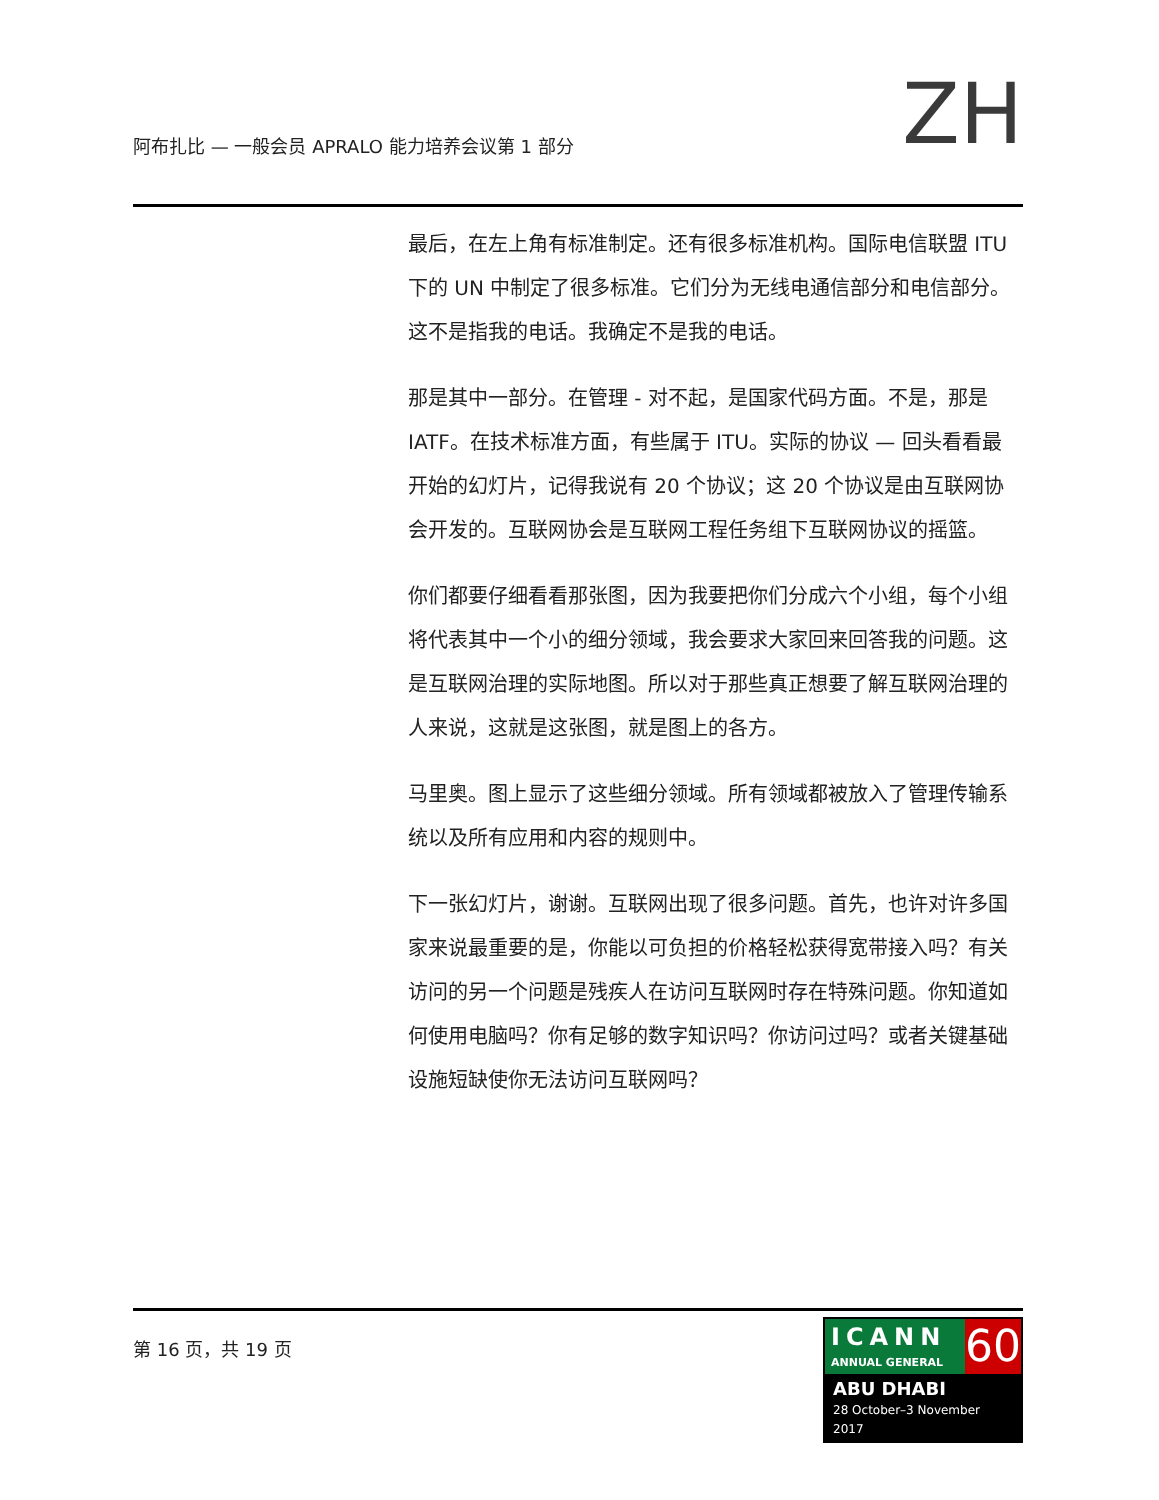阿布扎比 — 一般会员 APRALO 能力培养会议第 1 部分
ZH
最后，在左上角有标准制定。还有很多标准机构。国际电信联盟 ITU 下的 UN 中制定了很多标准。它们分为无线电通信部分和电信部分。这不是指我的电话。我确定不是我的电话。
那是其中一部分。在管理 - 对不起，是国家代码方面。不是，那是 IATF。在技术标准方面，有些属于 ITU。实际的协议 — 回头看看最开始的幻灯片，记得我说有 20 个协议；这 20 个协议是由互联网协会开发的。互联网协会是互联网工程任务组下互联网协议的摇篮。
你们都要仔细看看那张图，因为我要把你们分成六个小组，每个小组将代表其中一个小的细分领域，我会要求大家回来回答我的问题。这是互联网治理的实际地图。所以对于那些真正想要了解互联网治理的人来说，这就是这张图，就是图上的各方。
马里奥。图上显示了这些细分领域。所有领域都被放入了管理传输系统以及所有应用和内容的规则中。
下一张幻灯片，谢谢。互联网出现了很多问题。首先，也许对许多国家来说最重要的是，你能以可负担的价格轻松获得宽带接入吗？有关访问的另一个问题是残疾人在访问互联网时存在特殊问题。你知道如何使用电脑吗？你有足够的数字知识吗？你访问过吗？或者关键基础设施短缺使你无法访问互联网吗？
第 16 页，共 19 页
ICANN
ANNUAL GENERAL
60
ABU DHABI
28 October–3 November 2017